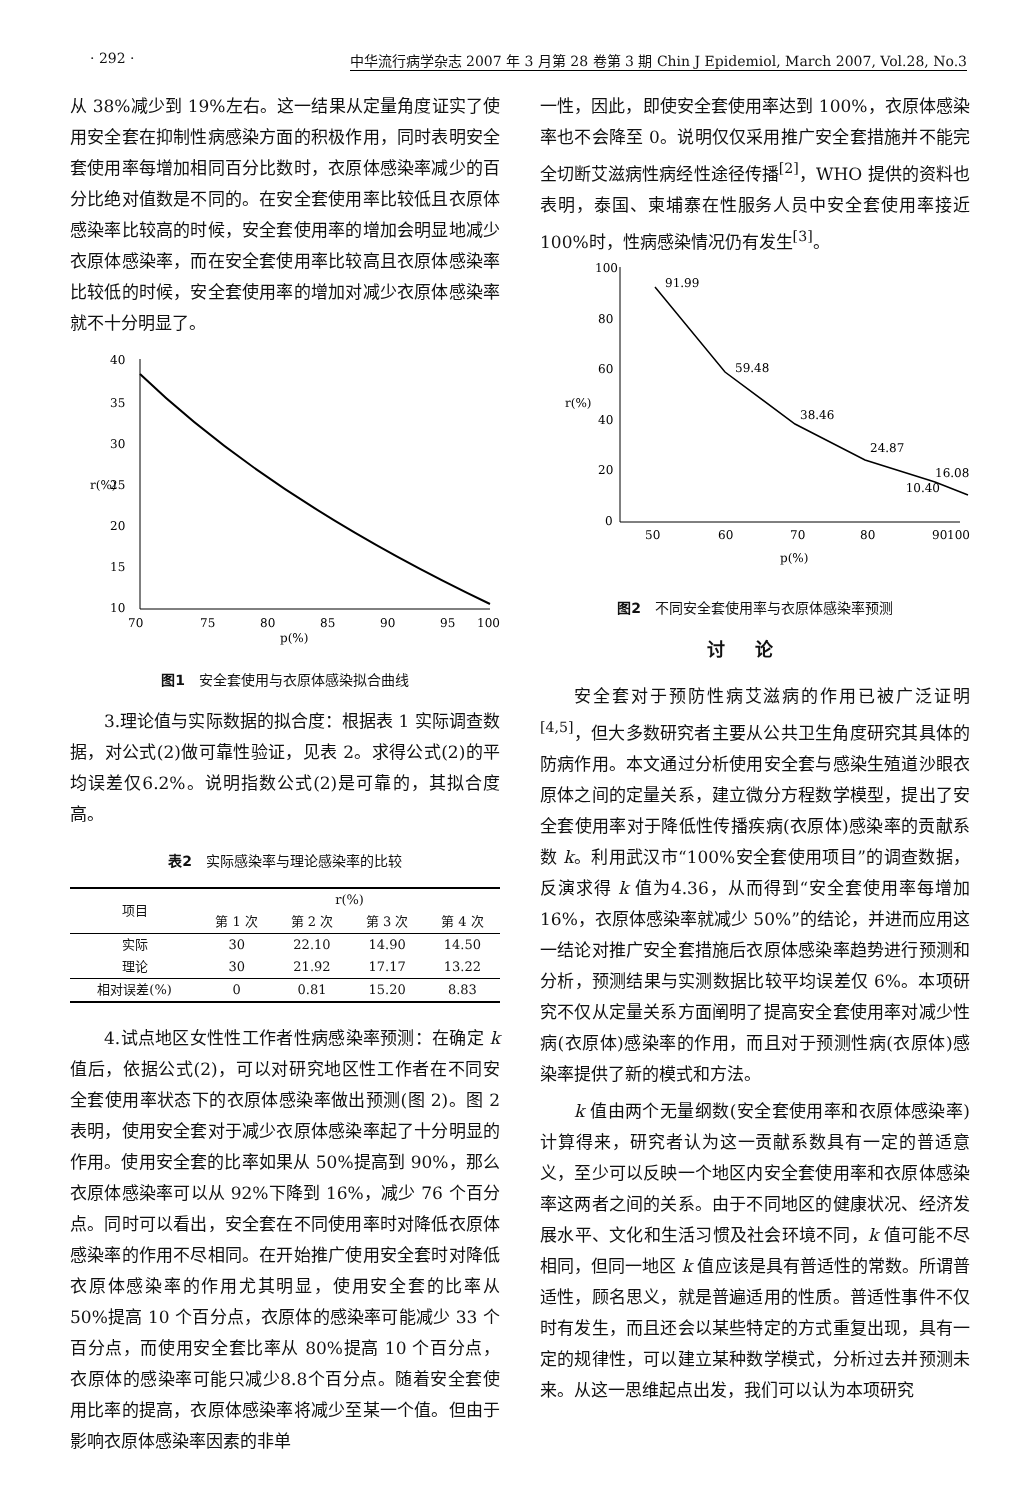· 292 · 中华流行病学杂志 2007 年 3 月第 28 卷第 3 期 Chin J Epidemiol, March 2007, Vol.28, No.3
从 38%减少到 19%左右。这一结果从定量角度证实了使用安全套在抑制性病感染方面的积极作用，同时表明安全套使用率每增加相同百分比数时，衣原体感染率减少的百分比绝对值数是不同的。在安全套使用率比较低且衣原体感染率比较高的时候，安全套使用率的增加会明显地减少衣原体感染率，而在安全套使用率比较高且衣原体感染率比较低的时候，安全套使用率的增加对减少衣原体感染率就不十分明显了。
40
35
30
25
20
15
10
70
75
80
85
90
95
100
p(%)
r(%)
图1　安全套使用与衣原体感染拟合曲线
3.理论值与实际数据的拟合度：根据表 1 实际调查数据，对公式(2)做可靠性验证，见表 2。求得公式(2)的平均误差仅6.2%。说明指数公式(2)是可靠的，其拟合度高。
表2　实际感染率与理论感染率的比较
| 项目 | r(%) | | | |
| --- | --- | --- | --- | --- |
| | 第 1 次 | 第 2 次 | 第 3 次 | 第 4 次 |
| 实际 | 30 | 22.10 | 14.90 | 14.50 |
| 理论 | 30 | 21.92 | 17.17 | 13.22 |
| 相对误差(%) | 0 | 0.81 | 15.20 | 8.83 |
4.试点地区女性性工作者性病感染率预测：在确定 k 值后，依据公式(2)，可以对研究地区性工作者在不同安全套使用率状态下的衣原体感染率做出预测(图 2)。图 2 表明，使用安全套对于减少衣原体感染率起了十分明显的作用。使用安全套的比率如果从 50%提高到 90%，那么衣原体感染率可以从 92%下降到 16%，减少 76 个百分点。同时可以看出，安全套在不同使用率时对降低衣原体感染率的作用不尽相同。在开始推广使用安全套时对降低衣原体感染率的作用尤其明显，使用安全套的比率从 50%提高 10 个百分点，衣原体的感染率可能减少 33 个百分点，而使用安全套比率从 80%提高 10 个百分点，衣原体的感染率可能只减少8.8个百分点。随着安全套使用比率的提高，衣原体感染率将减少至某一个值。但由于影响衣原体感染率因素的非单
一性，因此，即使安全套使用率达到 100%，衣原体感染率也不会降至 0。说明仅仅采用推广安全套措施并不能完全切断艾滋病性病经性途径传播<sup>[2]</sup>，WHO 提供的资料也表明，泰国、柬埔寨在性服务人员中安全套使用率接近 100%时，性病感染情况仍有发生<sup>[3]</sup>。
100
80
60
40
20
0
50
60
70
80
90
100
p(%)
r(%)
91.99
59.48
38.46
24.87
16.08
10.40
图2　不同安全套使用率与衣原体感染率预测
讨论
安全套对于预防性病艾滋病的作用已被广泛证明<sup>[4,5]</sup>，但大多数研究者主要从公共卫生角度研究其具体的防病作用。本文通过分析使用安全套与感染生殖道沙眼衣原体之间的定量关系，建立微分方程数学模型，提出了安全套使用率对于降低性传播疾病(衣原体)感染率的贡献系数 k。利用武汉市“100%安全套使用项目”的调查数据，反演求得 k 值为4.36，从而得到“安全套使用率每增加 16%，衣原体感染率就减少 50%”的结论，并进而应用这一结论对推广安全套措施后衣原体感染率趋势进行预测和分析，预测结果与实测数据比较平均误差仅 6%。本项研究不仅从定量关系方面阐明了提高安全套使用率对减少性病(衣原体)感染率的作用，而且对于预测性病(衣原体)感染率提供了新的模式和方法。
k 值由两个无量纲数(安全套使用率和衣原体感染率)计算得来，研究者认为这一贡献系数具有一定的普适意义，至少可以反映一个地区内安全套使用率和衣原体感染率这两者之间的关系。由于不同地区的健康状况、经济发展水平、文化和生活习惯及社会环境不同，k 值可能不尽相同，但同一地区 k 值应该是具有普适性的常数。所谓普适性，顾名思义，就是普遍适用的性质。普适性事件不仅时有发生，而且还会以某些特定的方式重复出现，具有一定的规律性，可以建立某种数学模式，分析过去并预测未来。从这一思维起点出发，我们可以认为本项研究